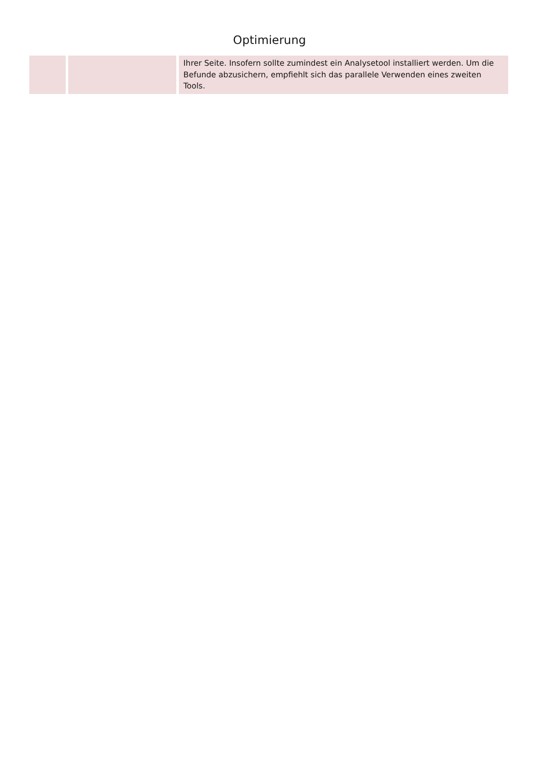Optimierung
| | | Ihrer Seite. Insofern sollte zumindest ein Analysetool installiert werden. Um die Befunde abzusichern, empfiehlt sich das parallele Verwenden eines zweiten Tools. |